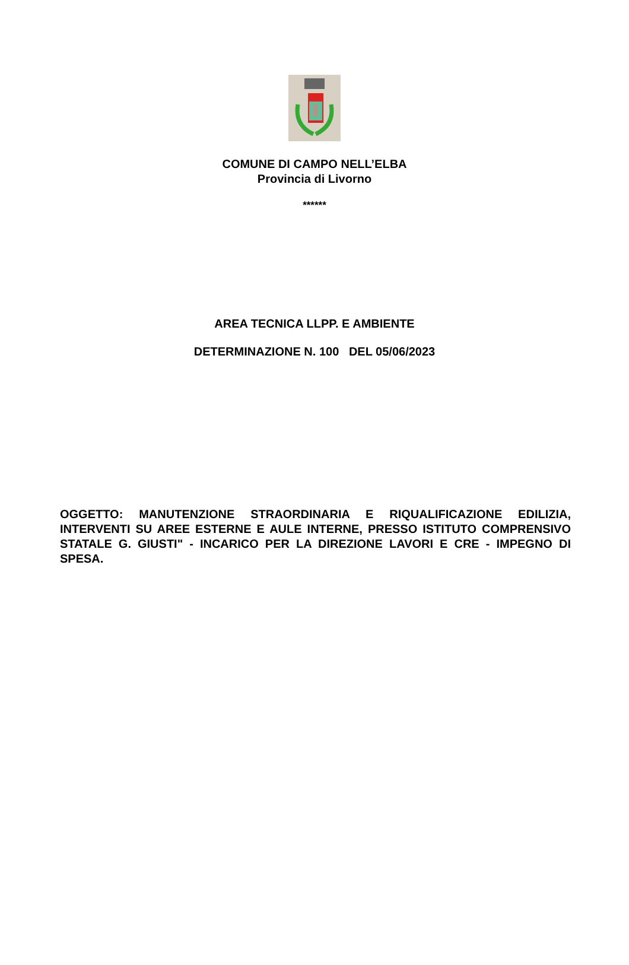COMUNE DI CAMPO NELL’ELBA
Provincia di Livorno
******
AREA TECNICA LLPP. E AMBIENTE
DETERMINAZIONE N. 100 DEL 05/06/2023
OGGETTO: MANUTENZIONE STRAORDINARIA E RIQUALIFICAZIONE EDILIZIA, INTERVENTI SU AREE ESTERNE E AULE INTERNE, PRESSO ISTITUTO COMPRENSIVO STATALE G. GIUSTI" - INCARICO PER LA DIREZIONE LAVORI E CRE - IMPEGNO DI SPESA.